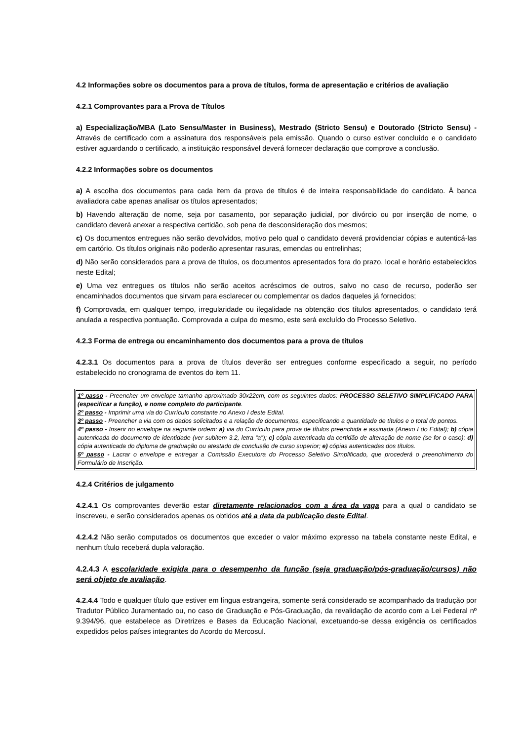4.2 Informações sobre os documentos para a prova de títulos, forma de apresentação e critérios de avaliação
4.2.1 Comprovantes para a Prova de Títulos
a) Especialização/MBA (Lato Sensu/Master in Business), Mestrado (Stricto Sensu) e Doutorado (Stricto Sensu) - Através de certificado com a assinatura dos responsáveis pela emissão. Quando o curso estiver concluído e o candidato estiver aguardando o certificado, a instituição responsável deverá fornecer declaração que comprove a conclusão.
4.2.2 Informações sobre os documentos
a) A escolha dos documentos para cada item da prova de títulos é de inteira responsabilidade do candidato. À banca avaliadora cabe apenas analisar os títulos apresentados;
b) Havendo alteração de nome, seja por casamento, por separação judicial, por divórcio ou por inserção de nome, o candidato deverá anexar a respectiva certidão, sob pena de desconsideração dos mesmos;
c) Os documentos entregues não serão devolvidos, motivo pelo qual o candidato deverá providenciar cópias e autenticá-las em cartório. Os títulos originais não poderão apresentar rasuras, emendas ou entrelinhas;
d) Não serão considerados para a prova de títulos, os documentos apresentados fora do prazo, local e horário estabelecidos neste Edital;
e) Uma vez entregues os títulos não serão aceitos acréscimos de outros, salvo no caso de recurso, poderão ser encaminhados documentos que sirvam para esclarecer ou complementar os dados daqueles já fornecidos;
f) Comprovada, em qualquer tempo, irregularidade ou ilegalidade na obtenção dos títulos apresentados, o candidato terá anulada a respectiva pontuação. Comprovada a culpa do mesmo, este será excluído do Processo Seletivo.
4.2.3 Forma de entrega ou encaminhamento dos documentos para a prova de títulos
4.2.3.1 Os documentos para a prova de títulos deverão ser entregues conforme especificado a seguir, no período estabelecido no cronograma de eventos do item 11.
1º passo - Preencher um envelope tamanho aproximado 30x22cm, com os seguintes dados: PROCESSO SELETIVO SIMPLIFICADO PARA (especificar a função), e nome completo do participante.
2º passo - Imprimir uma via do Currículo constante no Anexo I deste Edital.
3º passo - Preencher a via com os dados solicitados e a relação de documentos, especificando a quantidade de títulos e o total de pontos.
4º passo - Inserir no envelope na seguinte ordem: a) via do Currículo para prova de títulos preenchida e assinada (Anexo I do Edital); b) cópia autenticada do documento de identidade (ver subitem 3.2, letra “a”); c) cópia autenticada da certidão de alteração de nome (se for o caso); d) cópia autenticada do diploma de graduação ou atestado de conclusão de curso superior; e) cópias autenticadas dos títulos.
5º passo - Lacrar o envelope e entregar a Comissão Executora do Processo Seletivo Simplificado, que procederá o preenchimento do Formulário de Inscrição.
4.2.4 Critérios de julgamento
4.2.4.1 Os comprovantes deverão estar diretamente relacionados com a área da vaga para a qual o candidato se inscreveu, e serão considerados apenas os obtidos até a data da publicação deste Edital.
4.2.4.2 Não serão computados os documentos que exceder o valor máximo expresso na tabela constante neste Edital, e nenhum título receberá dupla valoração.
4.2.4.3 A escolaridade exigida para o desempenho da função (seja graduação/pós-graduação/cursos) não será objeto de avaliação.
4.2.4.4 Todo e qualquer título que estiver em língua estrangeira, somente será considerado se acompanhado da tradução por Tradutor Público Juramentado ou, no caso de Graduação e Pós-Graduação, da revalidação de acordo com a Lei Federal nº 9.394/96, que estabelece as Diretrizes e Bases da Educação Nacional, excetuando-se dessa exigência os certificados expedidos pelos países integrantes do Acordo do Mercosul.